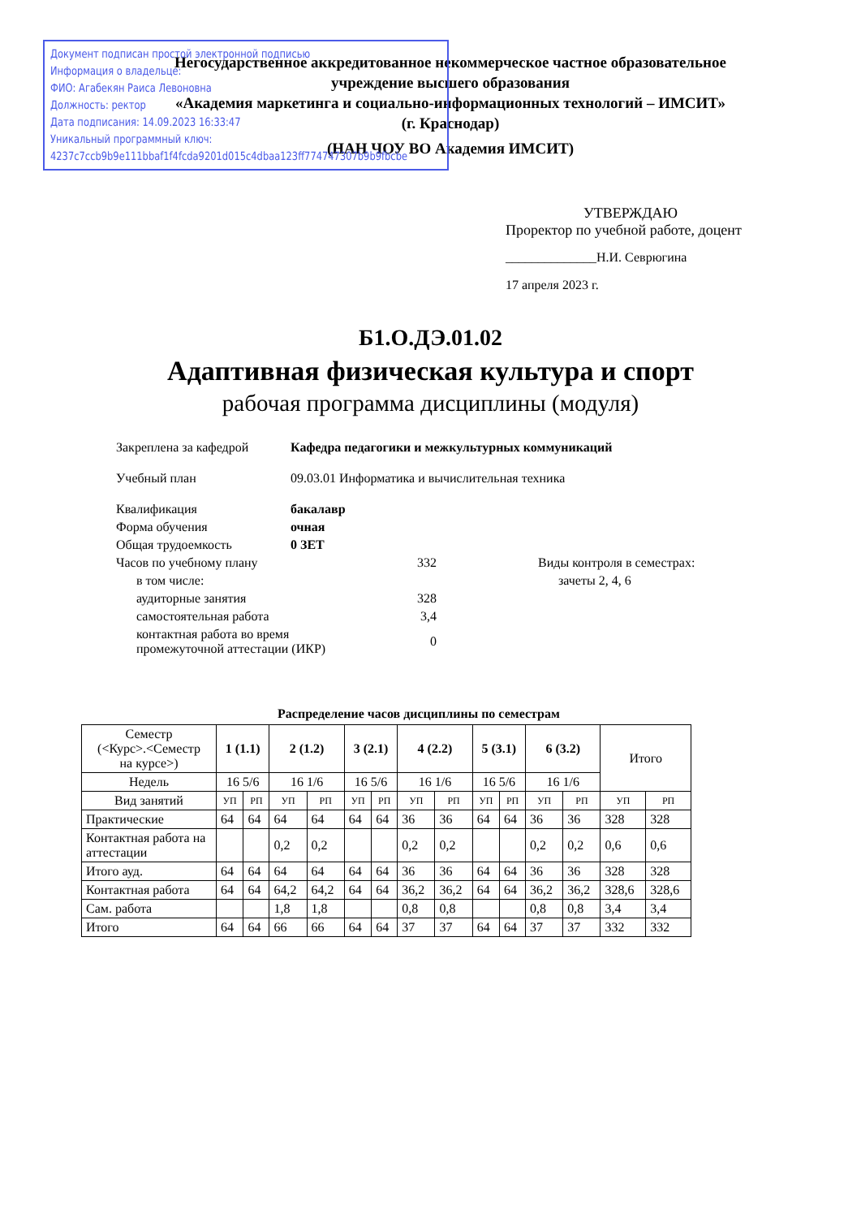Негосударственное аккредитованное некоммерческое частное образовательное
учреждение высшего образования
«Академия маркетинга и социально-информационных технологий – ИМСИТ»
(г. Краснодар)
(НАН ЧОУ ВО Академия ИМСИТ)
Документ подписан простой электронной подписью
Информация о владельце:
ФИО: Агабекян Раиса Левоновна
Должность: ректор
Дата подписания: 14.09.2023 16:33:47
Уникальный программный ключ:
4237c7ccb9b9e111bbaf1f4fcda9201d015c4dbaa123ff774747307b9b9fbcbe
УТВЕРЖДАЮ
Проректор по учебной работе, доцент
______________Н.И. Севрюгина
17 апреля 2023 г.
Б1.О.ДЭ.01.02
Адаптивная физическая культура и спорт
рабочая программа дисциплины (модуля)
| Закреплена за кафедрой | Кафедра педагогики и межкультурных коммуникаций | | |
| Учебный план | 09.03.01 Информатика и вычислительная техника | | |
| Квалификация | бакалавр | | |
| Форма обучения | очная | | |
| Общая трудоемкость | 0 ЗЕТ | | |
| Часов по учебному плану | | 332 | Виды контроля в семестрах: |
| в том числе: | | | зачеты 2, 4, 6 |
| аудиторные занятия | | 328 | |
| самостоятельная работа | | 3,4 | |
| контактная работа во время промежуточной аттестации (ИКР) | | 0 | |
Распределение часов дисциплины по семестрам
| Семестр (<Курс>.<Семестр на курсе>) | 1 (1.1) | | 2 (1.2) | | 3 (2.1) | | 4 (2.2) | | 5 (3.1) | | 6 (3.2) | | Итого | |
| --- | --- | --- | --- | --- | --- | --- | --- | --- | --- | --- | --- | --- | --- | --- |
| Недель | 16 5/6 | | 16 1/6 | | 16 5/6 | | 16 1/6 | | 16 5/6 | | 16 1/6 | | | |
| Вид занятий | УП | РП | УП | РП | УП | РП | УП | РП | УП | РП | УП | РП | УП | РП |
| Практические | 64 | 64 | 64 | 64 | 64 | 64 | 36 | 36 | 64 | 64 | 36 | 36 | 328 | 328 |
| Контактная работа на аттестации | | | 0,2 | 0,2 | | | 0,2 | 0,2 | | | 0,2 | 0,2 | 0,6 | 0,6 |
| Итого ауд. | 64 | 64 | 64 | 64 | 64 | 64 | 36 | 36 | 64 | 64 | 36 | 36 | 328 | 328 |
| Контактная работа | 64 | 64 | 64,2 | 64,2 | 64 | 64 | 36,2 | 36,2 | 64 | 64 | 36,2 | 36,2 | 328,6 | 328,6 |
| Сам. работа | | | 1,8 | 1,8 | | | 0,8 | 0,8 | | | 0,8 | 0,8 | 3,4 | 3,4 |
| Итого | 64 | 64 | 66 | 66 | 64 | 64 | 37 | 37 | 64 | 64 | 37 | 37 | 332 | 332 |